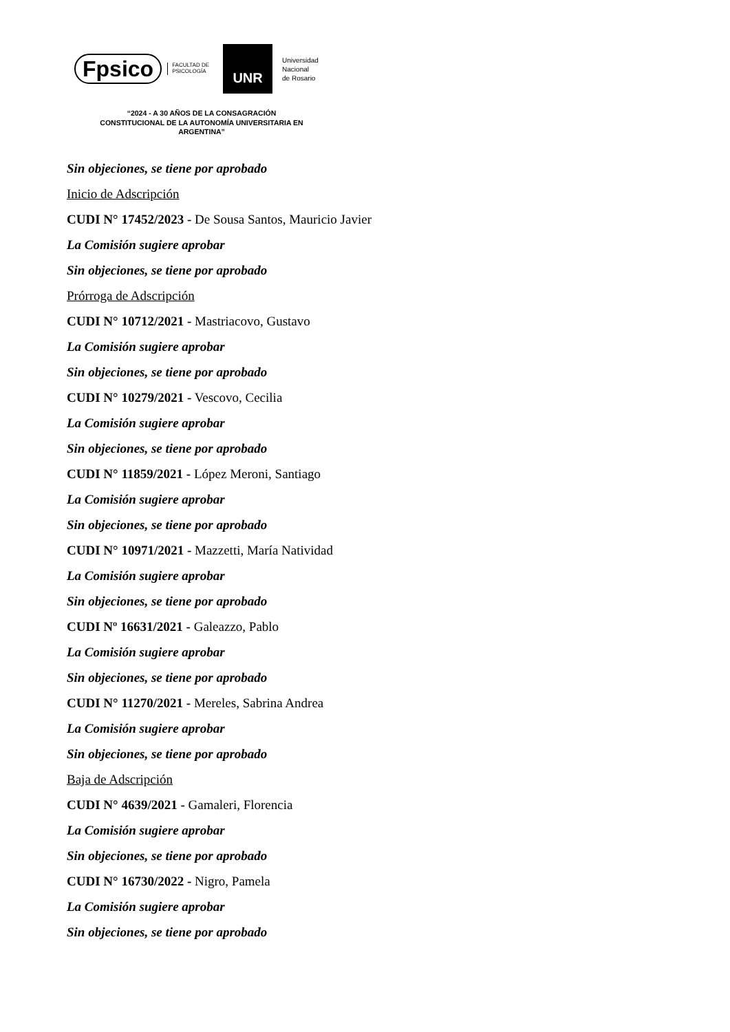Fpsico FACULTAD DE
PSICOLOGÍA
UNR
Universidad
Nacional
de Rosario
“2024 - A 30 AÑOS DE LA CONSAGRACIÓN CONSTITUCIONAL DE LA AUTONOMÍA UNIVERSITARIA EN ARGENTINA”
Sin objeciones, se tiene por aprobado
Inicio de Adscripción
CUDI N° 17452/2023 - De Sousa Santos, Mauricio Javier
La Comisión sugiere aprobar
Sin objeciones, se tiene por aprobado
Prórroga de Adscripción
CUDI N° 10712/2021 - Mastriacovo, Gustavo
La Comisión sugiere aprobar
Sin objeciones, se tiene por aprobado
CUDI N° 10279/2021 - Vescovo, Cecilia
La Comisión sugiere aprobar
Sin objeciones, se tiene por aprobado
CUDI N° 11859/2021 - López Meroni, Santiago
La Comisión sugiere aprobar
Sin objeciones, se tiene por aprobado
CUDI N° 10971/2021 - Mazzetti, María Natividad
La Comisión sugiere aprobar
Sin objeciones, se tiene por aprobado
CUDI Nº 16631/2021 - Galeazzo, Pablo
La Comisión sugiere aprobar
Sin objeciones, se tiene por aprobado
CUDI N° 11270/2021 - Mereles, Sabrina Andrea
La Comisión sugiere aprobar
Sin objeciones, se tiene por aprobado
Baja de Adscripción
CUDI N° 4639/2021 - Gamaleri, Florencia
La Comisión sugiere aprobar
Sin objeciones, se tiene por aprobado
CUDI N° 16730/2022 - Nigro, Pamela
La Comisión sugiere aprobar
Sin objeciones, se tiene por aprobado